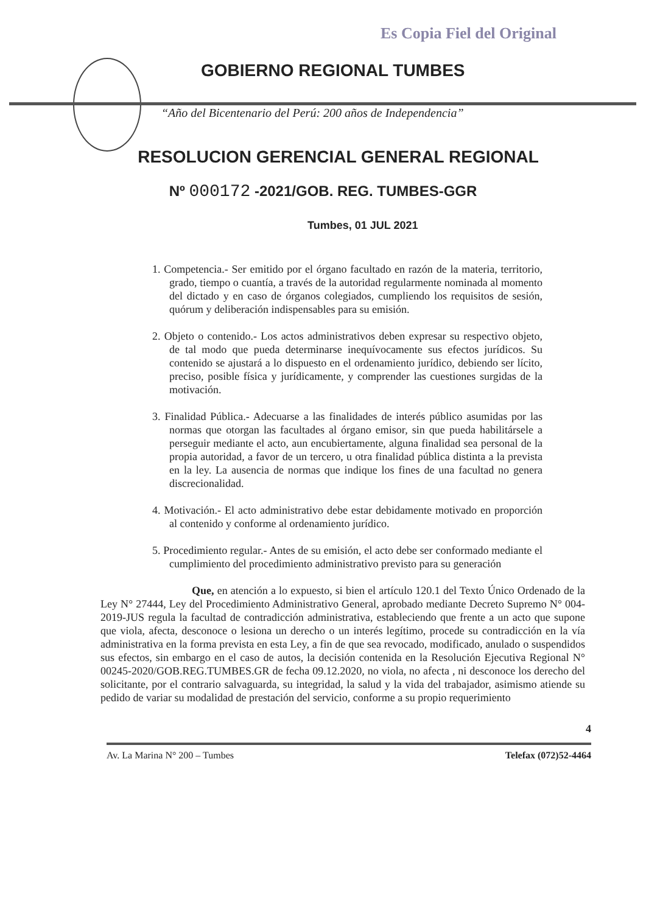Es Copia Fiel del Original
GOBIERNO REGIONAL TUMBES
“Año del Bicentenario del Perú: 200 años de Independencia”
RESOLUCION GERENCIAL GENERAL REGIONAL
Nº 000172 -2021/GOB. REG. TUMBES-GGR
Tumbes, 01 JUL 2021
1. Competencia.- Ser emitido por el órgano facultado en razón de la materia, territorio, grado, tiempo o cuantía, a través de la autoridad regularmente nominada al momento del dictado y en caso de órganos colegiados, cumpliendo los requisitos de sesión, quórum y deliberación indispensables para su emisión.
2. Objeto o contenido.- Los actos administrativos deben expresar su respectivo objeto, de tal modo que pueda determinarse inequívocamente sus efectos jurídicos. Su contenido se ajustará a lo dispuesto en el ordenamiento jurídico, debiendo ser lícito, preciso, posible física y jurídicamente, y comprender las cuestiones surgidas de la motivación.
3. Finalidad Pública.- Adecuarse a las finalidades de interés público asumidas por las normas que otorgan las facultades al órgano emisor, sin que pueda habilitársele a perseguir mediante el acto, aun encubiertamente, alguna finalidad sea personal de la propia autoridad, a favor de un tercero, u otra finalidad pública distinta a la prevista en la ley. La ausencia de normas que indique los fines de una facultad no genera discrecionalidad.
4. Motivación.- El acto administrativo debe estar debidamente motivado en proporción al contenido y conforme al ordenamiento jurídico.
5. Procedimiento regular.- Antes de su emisión, el acto debe ser conformado mediante el cumplimiento del procedimiento administrativo previsto para su generación
Que, en atención a lo expuesto, si bien el artículo 120.1 del Texto Único Ordenado de la Ley N° 27444, Ley del Procedimiento Administrativo General, aprobado mediante Decreto Supremo N° 004-2019-JUS regula la facultad de contradicción administrativa, estableciendo que frente a un acto que supone que viola, afecta, desconoce o lesiona un derecho o un interés legítimo, procede su contradicción en la vía administrativa en la forma prevista en esta Ley, a fin de que sea revocado, modificado, anulado o suspendidos sus efectos, sin embargo en el caso de autos, la decisión contenida en la Resolución Ejecutiva Regional N° 00245-2020/GOB.REG.TUMBES.GR de fecha 09.12.2020, no viola, no afecta , ni desconoce los derecho del solicitante, por el contrario salvaguarda, su integridad, la salud y la vida del trabajador, asimismo atiende su pedido de variar su modalidad de prestación del servicio, conforme a su propio requerimiento
4
Av. La Marina N° 200 – Tumbes Telefax (072)52-4464